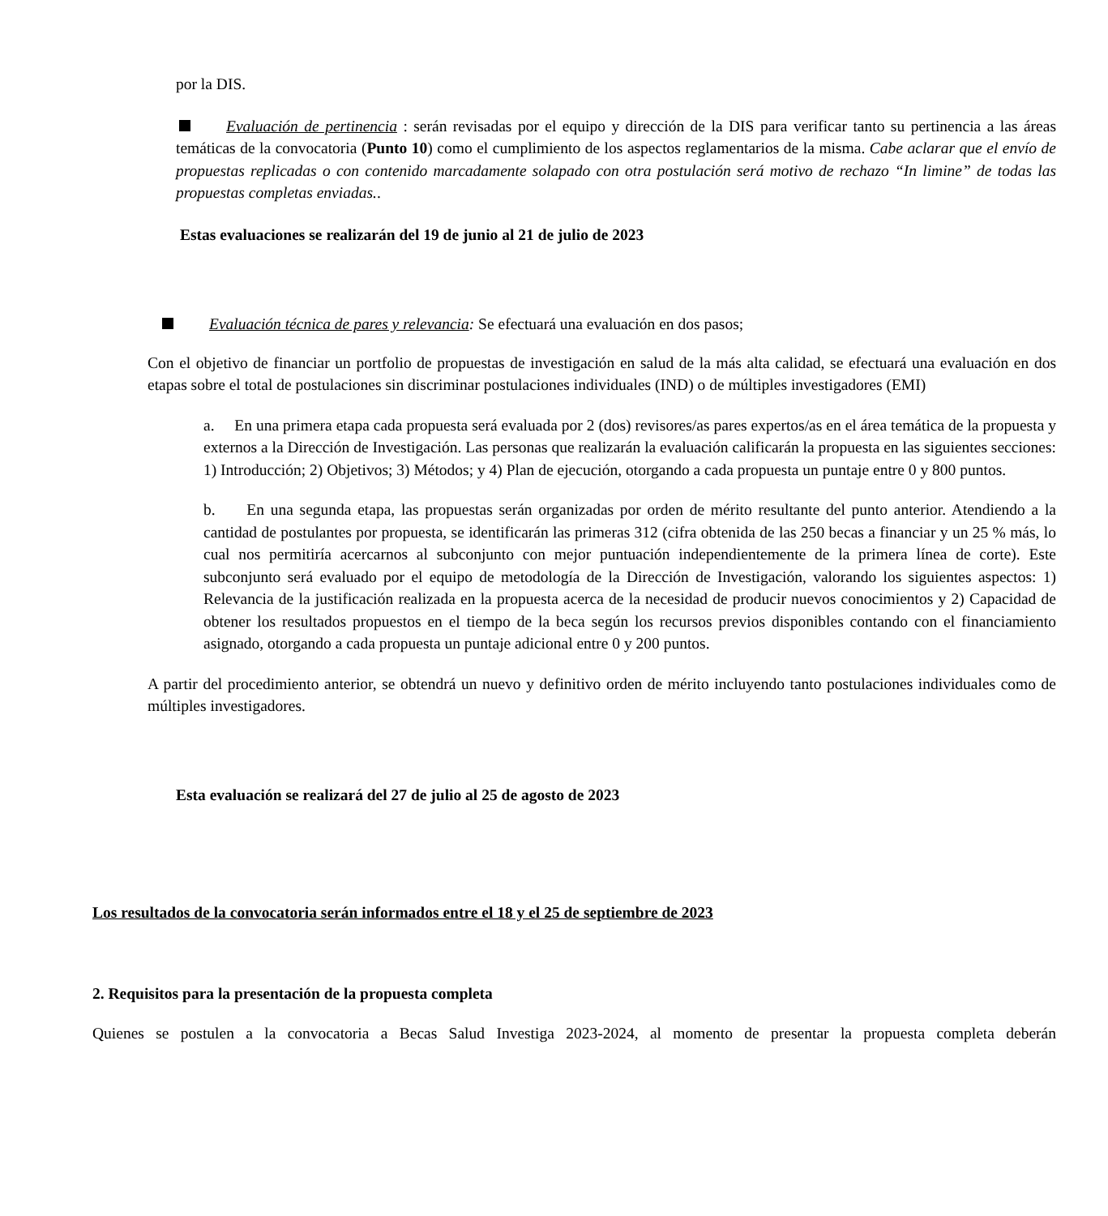por la DIS.
Evaluación de pertinencia : serán revisadas por el equipo y dirección de la DIS para verificar tanto su pertinencia a las áreas temáticas de la convocatoria (Punto 10) como el cumplimiento de los aspectos reglamentarios de la misma. Cabe aclarar que el envío de propuestas replicadas o con contenido marcadamente solapado con otra postulación será motivo de rechazo “In limine” de todas las propuestas completas enviadas..
Estas evaluaciones se realizarán del 19 de junio al 21 de julio de 2023
Evaluación técnica de pares y relevancia: Se efectuará una evaluación en dos pasos;
Con el objetivo de financiar un portfolio de propuestas de investigación en salud de la más alta calidad, se efectuará una evaluación en dos etapas sobre el total de postulaciones sin discriminar postulaciones individuales (IND) o de múltiples investigadores (EMI)
a. En una primera etapa cada propuesta será evaluada por 2 (dos) revisores/as pares expertos/as en el área temática de la propuesta y externos a la Dirección de Investigación. Las personas que realizarán la evaluación calificarán la propuesta en las siguientes secciones: 1) Introducción; 2) Objetivos; 3) Métodos; y 4) Plan de ejecución, otorgando a cada propuesta un puntaje entre 0 y 800 puntos.
b. En una segunda etapa, las propuestas serán organizadas por orden de mérito resultante del punto anterior. Atendiendo a la cantidad de postulantes por propuesta, se identificarán las primeras 312 (cifra obtenida de las 250 becas a financiar y un 25 % más, lo cual nos permitiría acercarnos al subconjunto con mejor puntuación independientemente de la primera línea de corte). Este subconjunto será evaluado por el equipo de metodología de la Dirección de Investigación, valorando los siguientes aspectos: 1) Relevancia de la justificación realizada en la propuesta acerca de la necesidad de producir nuevos conocimientos y 2) Capacidad de obtener los resultados propuestos en el tiempo de la beca según los recursos previos disponibles contando con el financiamiento asignado, otorgando a cada propuesta un puntaje adicional entre 0 y 200 puntos.
A partir del procedimiento anterior, se obtendrá un nuevo y definitivo orden de mérito incluyendo tanto postulaciones individuales como de múltiples investigadores.
Esta evaluación se realizará del 27 de julio al 25 de agosto de 2023
Los resultados de la convocatoria serán informados entre el 18 y el 25 de septiembre de 2023
2. Requisitos para la presentación de la propuesta completa
Quienes se postulen a la convocatoria a Becas Salud Investiga 2023-2024, al momento de presentar la propuesta completa deberán